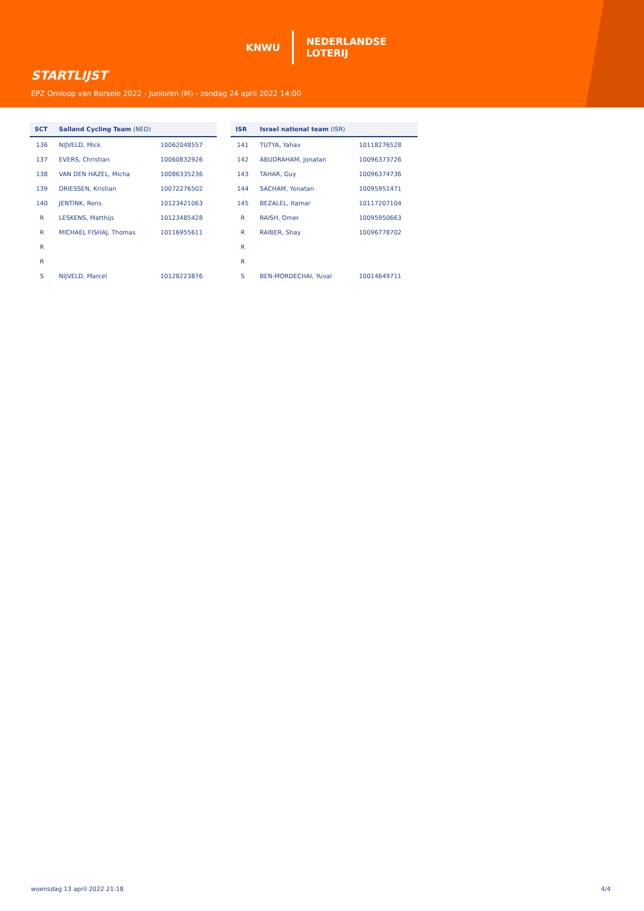KNWU
NEDERLANDSE
LOTERIJ
STARTLIJST
EPZ Omloop van Borsele 2022 - Junioren (M) - zondag 24 april 2022 14:00
| SCT | Salland Cycling Team (NED) | |
| --- | --- | --- |
| 136 | NIJVELD, Mick | 10062048557 |
| 137 | EVERS, Christian | 10060832926 |
| 138 | VAN DEN HAZEL, Micha | 10086335236 |
| 139 | DRIESSEN, Kristian | 10072276502 |
| 140 | JENTINK, Rens | 10123421063 |
| R | LESKENS, Matthijs | 10123485428 |
| R | MICHAEL FISHAJ, Thomas | 10116955611 |
| R | | |
| R | | |
| S | NIJVELD, Marcel | 10128223876 |
| ISR | Israel national team (ISR) | |
| --- | --- | --- |
| 141 | TUTYA, Yahav | 10118276528 |
| 142 | ABUDRAHAM, Jonatan | 10096373726 |
| 143 | TAHAR, Guy | 10096374736 |
| 144 | SACHAM, Yonatan | 10095951471 |
| 145 | BEZALEL, Itamar | 10117207104 |
| R | RAISH, Omer | 10095950663 |
| R | RAIBER, Shay | 10096778702 |
| R | | |
| R | | |
| S | BEN-MORDECHAI, Yuval | 10014649711 |
woensdag 13 april 2022 21:18 4/4